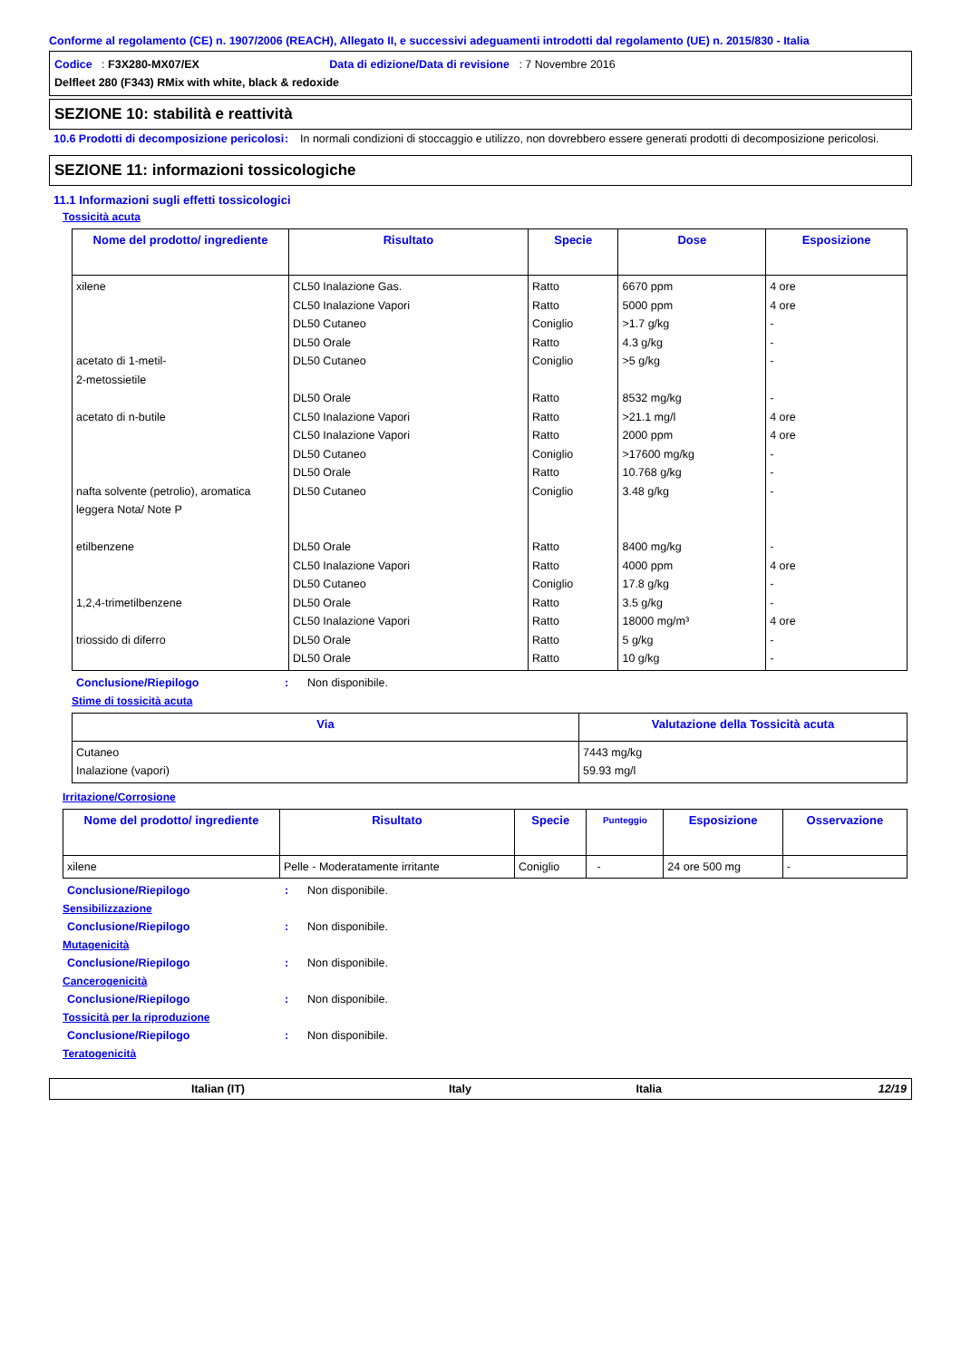Conforme al regolamento (CE) n. 1907/2006 (REACH), Allegato II, e successivi adeguamenti introdotti dal regolamento (UE) n. 2015/830 - Italia
Codice : F3X280-MX07/EX Data di edizione/Data di revisione : 7 Novembre 2016
Delfleet 280 (F343) RMix with white, black & redoxide
SEZIONE 10: stabilità e reattività
10.6 Prodotti di decomposizione pericolosi
: In normali condizioni di stoccaggio e utilizzo, non dovrebbero essere generati prodotti di decomposizione pericolosi.
SEZIONE 11: informazioni tossicologiche
11.1 Informazioni sugli effetti tossicologici
Tossicità acuta
| Nome del prodotto/ ingrediente | Risultato | Specie | Dose | Esposizione |
| --- | --- | --- | --- | --- |
| xilene acetato di 1-metil- 2-metossietile acetato di n-butile nafta solvente (petrolio), aromatica leggera Nota/ Note P etilbenzene 1,2,4-trimetilbenzene triossido di diferro | CL50 Inalazione Gas. CL50 Inalazione Vapori DL50 Cutaneo DL50 Orale DL50 Cutaneo DL50 Orale CL50 Inalazione Vapori CL50 Inalazione Vapori DL50 Cutaneo DL50 Orale DL50 Cutaneo DL50 Orale CL50 Inalazione Vapori DL50 Cutaneo DL50 Orale CL50 Inalazione Vapori DL50 Orale DL50 Orale | Ratto Ratto Coniglio Ratto Coniglio Ratto Ratto Ratto Coniglio Ratto Coniglio Ratto Ratto Coniglio Ratto Ratto Ratto Ratto | 6670 ppm 5000 ppm >1.7 g/kg 4.3 g/kg >5 g/kg 8532 mg/kg >21.1 mg/l 2000 ppm >17600 mg/kg 10.768 g/kg 3.48 g/kg 8400 mg/kg 4000 ppm 17.8 g/kg 3.5 g/kg 18000 mg/m³ 5 g/kg 10 g/kg | 4 ore 4 ore - - - - 4 ore 4 ore - - - - 4 ore - - 4 ore - - |
Conclusione/Riepilogo : Non disponibile.
Stime di tossicità acuta
| Via | Valutazione della Tossicità acuta |
| --- | --- |
| Cutaneo Inalazione (vapori) | 7443 mg/kg 59.93 mg/l |
Irritazione/Corrosione
| Nome del prodotto/ ingrediente | Risultato | Specie | Punteggio | Esposizione | Osservazione |
| --- | --- | --- | --- | --- | --- |
| xilene | Pelle - Moderatamente irritante | Coniglio | - | 24 ore 500 mg | - |
Conclusione/Riepilogo : Non disponibile.
Sensibilizzazione
Conclusione/Riepilogo : Non disponibile.
Mutagenicità
Conclusione/Riepilogo : Non disponibile.
Cancerogenicità
Conclusione/Riepilogo : Non disponibile.
Tossicità per la riproduzione
Conclusione/Riepilogo : Non disponibile.
Teratogenicità
Italian (IT) Italy Italia 12/19